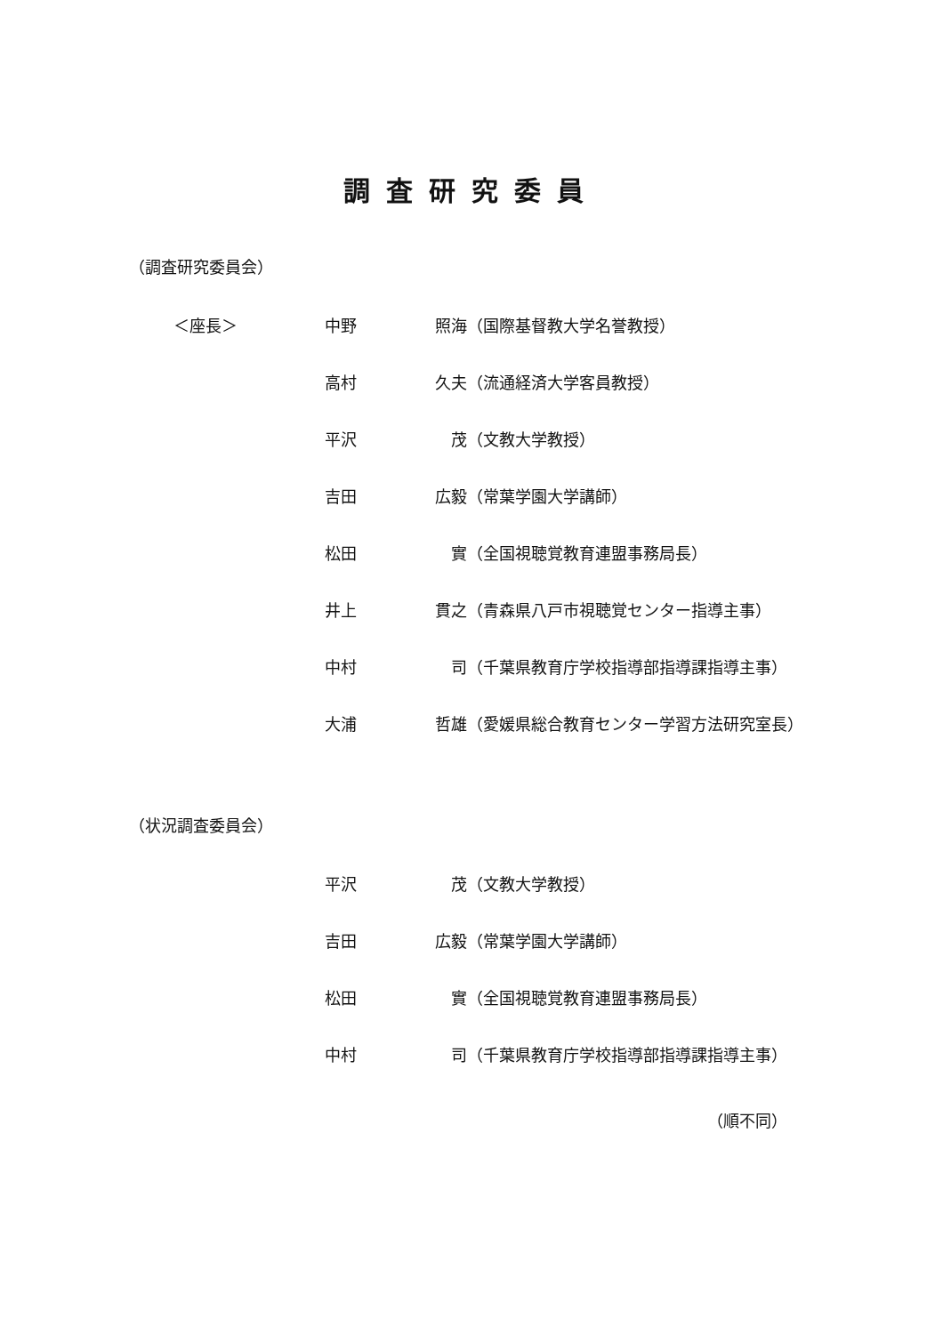調査研究委員
（調査研究委員会）
＜座長＞ 中野 照海 （国際基督教大学名誉教授）
高村 久夫 （流通経済大学客員教授）
平沢 茂 （文教大学教授）
吉田 広毅 （常葉学園大学講師）
松田 實 （全国視聴覚教育連盟事務局長）
井上 貫之 （青森県八戸市視聴覚センター指導主事）
中村 司 （千葉県教育庁学校指導部指導課指導主事）
大浦 哲雄 （愛媛県総合教育センター学習方法研究室長）
（状況調査委員会）
平沢 茂 （文教大学教授）
吉田 広毅 （常葉学園大学講師）
松田 實 （全国視聴覚教育連盟事務局長）
中村 司 （千葉県教育庁学校指導部指導課指導主事）
（順不同）